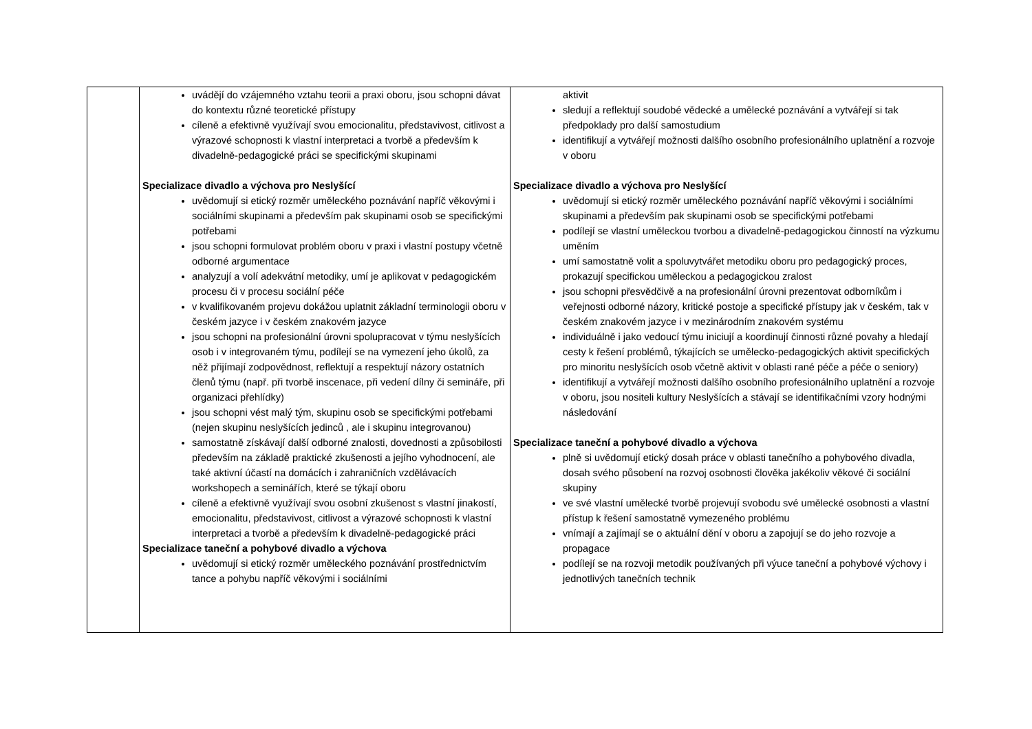| | uvádějí do vzájemného vztahu teorii a praxi oboru, jsou schopni dávat do kontextu různé teoretické přístupy cíleně a efektivně využívají svou emocionalitu, představivost, citlivost a výrazové schopnosti k vlastní interpretaci a tvorbě a především k divadelně-pedagogické práci se specifickými skupinami Specializace divadlo a výchova pro Neslyšící uvědomují si etický rozměr uměleckého poznávání napříč věkovými i sociálními skupinami a především pak skupinami osob se specifickými potřebami jsou schopni formulovat problém oboru v praxi i vlastní postupy včetně odborné argumentace analyzují a volí adekvátní metodiky, umí je aplikovat v pedagogickém procesu či v procesu sociální péče v kvalifikovaném projevu dokážou uplatnit základní terminologii oboru v českém jazyce i v českém znakovém jazyce jsou schopni na profesionální úrovni spolupracovat v týmu neslyšících osob i v integrovaném týmu, podílejí se na vymezení jeho úkolů, za něž přijímají zodpovědnost, reflektují a respektují názory ostatních členů týmu (např. při tvorbě inscenace, při vedení dílny či semináře, při organizaci přehlídky) jsou schopni vést malý tým, skupinu osob se specifickými potřebami (nejen skupinu neslyšících jedinců , ale i skupinu integrovanou) samostatně získávají další odborné znalosti, dovednosti a způsobilosti především na základě praktické zkušenosti a jejího vyhodnocení, ale také aktivní účastí na domácích i zahraničních vzdělávacích workshopech a seminářích, které se týkají oboru cíleně a efektivně využívají svou osobní zkušenost s vlastní jinakostí, emocionalitu, představivost, citlivost a výrazové schopnosti k vlastní interpretaci a tvorbě a především k divadelně-pedagogické práci Specializace taneční a pohybové divadlo a výchova uvědomují si etický rozměr uměleckého poznávání prostřednictvím tance a pohybu napříč věkovými i sociálními | aktivit sledují a reflektují soudobé vědecké a umělecké poznávání a vytvářejí si tak předpoklady pro další samostudium identifikují a vytvářejí možnosti dalšího osobního profesionálního uplatnění a rozvoje v oboru Specializace divadlo a výchova pro Neslyšící uvědomují si etický rozměr uměleckého poznávání napříč věkovými i sociálními skupinami a především pak skupinami osob se specifickými potřebami podílejí se vlastní uměleckou tvorbou a divadelně-pedagogickou činností na výzkumu uměním umí samostatně volit a spoluvytvářet metodiku oboru pro pedagogický proces, prokazují specifickou uměleckou a pedagogickou zralost jsou schopni přesvědčivě a na profesionální úrovni prezentovat odborníkům i veřejnosti odborné názory, kritické postoje a specifické přístupy jak v českém, tak v českém znakovém jazyce i v mezinárodním znakovém systému individuálně i jako vedoucí týmu iniciují a koordinují činnosti různé povahy a hledají cesty k řešení problémů, týkajících se umělecko-pedagogických aktivit specifických pro minoritu neslyšících osob včetně aktivit v oblasti rané péče a péče o seniory) identifikují a vytvářejí možnosti dalšího osobního profesionálního uplatnění a rozvoje v oboru, jsou nositeli kultury Neslyšících a stávají se identifikačními vzory hodnými následování Specializace taneční a pohybové divadlo a výchova plně si uvědomují etický dosah práce v oblasti tanečního a pohybového divadla, dosah svého působení na rozvoj osobnosti člověka jakékoliv věkové či sociální skupiny ve své vlastní umělecké tvorbě projevují svobodu své umělecké osobnosti a vlastní přístup k řešení samostatně vymezeného problému vnímají a zajímají se o aktuální dění v oboru a zapojují se do jeho rozvoje a propagace podílejí se na rozvoji metodik používaných při výuce taneční a pohybové výchovy i jednotlivých tanečních technik |